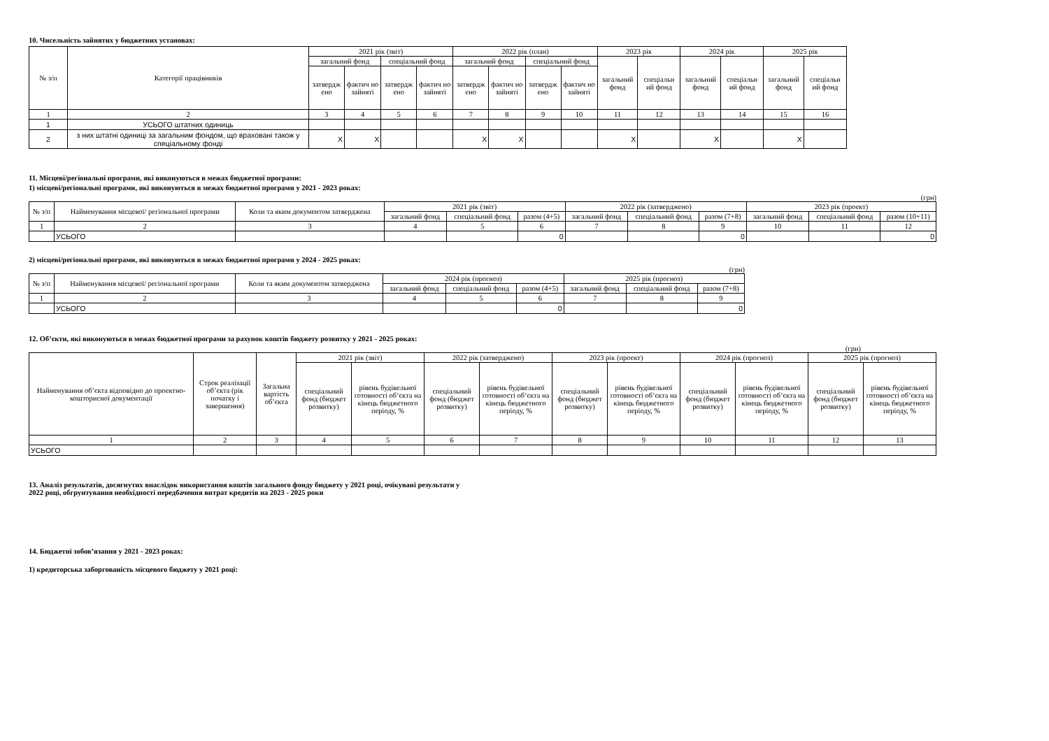10. Чисельність зайнятих у бюджетних установах:
| № з/п | Категорії працівників | 2021 рік (звіт) | | | | 2022 рік (план) | | | | 2023 рік | | 2024 рік | | 2025 рік | |
| --- | --- | --- | --- | --- | --- | --- | --- | --- | --- | --- | --- | --- | --- | --- | --- |
| | | загальний фонд | | спеціальний фонд | | загальний фонд | | спеціальний фонд | | загальний фонд | спеціальн ий фонд | загальний фонд | спеціальн ий фонд | загальний фонд | спеціальн ий фонд |
| | | затвердж ено | фактич но зайняті | затвердж ено | фактич но зайняті | затвердж ено | фактич но зайняті | затвердж ено | фактич но зайняті | | | | | | |
| 1 | 2 | 3 | 4 | 5 | 6 | 7 | 8 | 9 | 10 | 11 | 12 | 13 | 14 | 15 | 16 |
| 1 | УСЬОГО штатних одиниць | | | | | | | | | | | | | | |
| 2 | з них штатні одиниці за загальним фондом, що враховані також у спеціальному фонді | X | X | | | X | X | | | X | | X | | X | |
11. Місцеві/регіональні програми, які виконуються в межах бюджетної програми:
1) місцеві/регіональні програми, які виконуються в межах бюджетної програми у 2021 - 2023 роках:
(грн)
| № з/п | Найменування місцевої/ регіональної програми | Коли та яким документом затверджена | 2021 рік (звіт) | | | 2022 рік (затверджено) | | | 2023 рік (проект) | | |
| --- | --- | --- | --- | --- | --- | --- | --- | --- | --- | --- | --- |
| | | | загальний фонд | спеціальний фонд | разом (4+5) | загальний фонд | спеціальний фонд | разом (7+8) | загальний фонд | спеціальний фонд | разом (10+11) |
| 1 | 2 | 3 | 4 | 5 | 6 | 7 | 8 | 9 | 10 | 11 | 12 |
| | УСЬОГО | | | | 0 | | | 0 | | | 0 |
2) місцеві/регіональні програми, які виконуються в межах бюджетної програми у 2024 - 2025 роках:
(грн)
| № з/п | Найменування місцевої/ регіональної програми | Коли та яким документом затверджена | 2024 рік (прогноз) | | | 2025 рік (прогноз) | | |
| --- | --- | --- | --- | --- | --- | --- | --- | --- |
| | | | загальний фонд | спеціальний фонд | разом (4+5) | загальний фонд | спеціальний фонд | разом (7+8) |
| 1 | 2 | 3 | 4 | 5 | 6 | 7 | 8 | 9 |
| | УСЬОГО | | | | 0 | | | 0 |
12. Об’єкти, які виконуються в межах бюджетної програми за рахунок коштів бюджету розвитку у 2021 - 2025 роках:
(грн)
| Найменування об’єкта відповідно до проектно-кошторисної документації | Строк реалізації об’єкта (рік початку і завершення) | Загальна вартість об’єкта | 2021 рік (звіт) | | 2022 рік (затверджено) | | 2023 рік (проект) | | 2024 рік (прогноз) | | 2025 рік (прогноз) | |
| --- | --- | --- | --- | --- | --- | --- | --- | --- | --- | --- | --- | --- |
| | | | спеціальний фонд (бюджет розвитку) | рівень будівельної готовності об’єкта на кінець бюджетного періоду, % | спеціальний фонд (бюджет розвитку) | рівень будівельної готовності об’єкта на кінець бюджетного періоду, % | спеціальний фонд (бюджет розвитку) | рівень будівельної готовності об’єкта на кінець бюджетного періоду, % | спеціальний фонд (бюджет розвитку) | рівень будівельної готовності об’єкта на кінець бюджетного періоду, % | спеціальний фонд (бюджет розвитку) | рівень будівельної готовності об’єкта на кінець бюджетного періоду, % |
| 1 | 2 | 3 | 4 | 5 | 6 | 7 | 8 | 9 | 10 | 11 | 12 | 13 |
| УСЬОГО | | | | | | | | | | | | |
13. Аналіз результатів, досягнутих внаслідок використання коштів загального фонду бюджету у 2021 році, очікувані результати у
2022 році, обгрунтування необхідності передбачення витрат кредитів на 2023 - 2025 роки
14. Бюджетні зобов’язання у 2021 - 2023 роках:
1) кредиторська заборгованість місцевого бюджету у 2021 році: